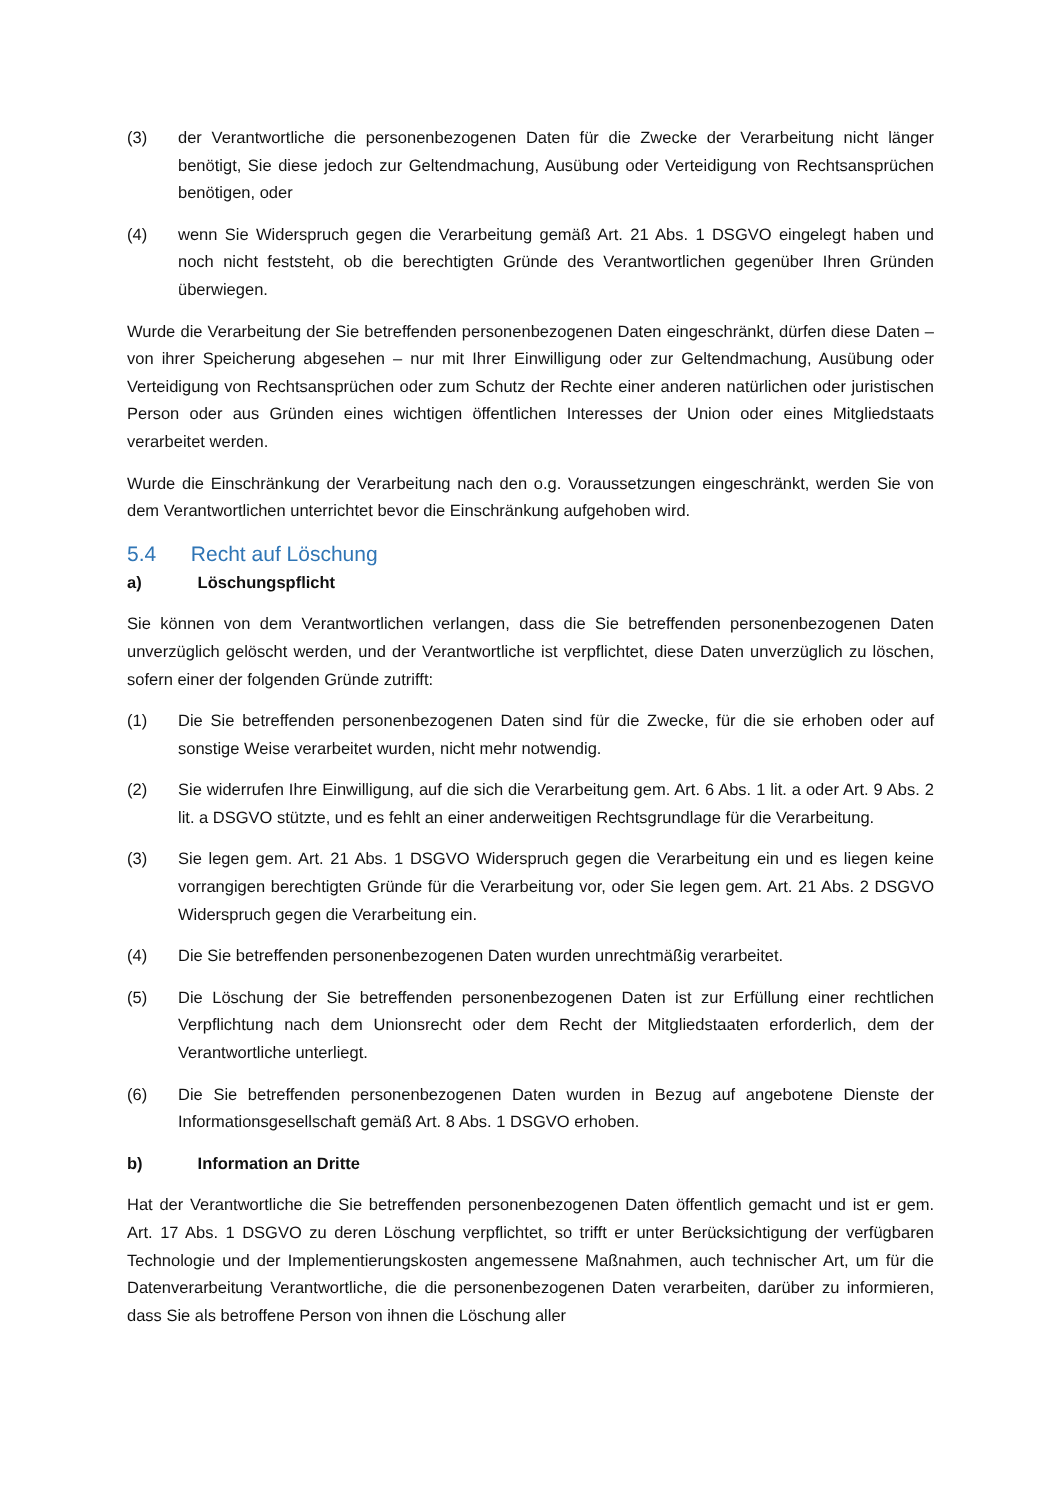(3) der Verantwortliche die personenbezogenen Daten für die Zwecke der Verarbeitung nicht länger benötigt, Sie diese jedoch zur Geltendmachung, Ausübung oder Verteidigung von Rechtsansprüchen benötigen, oder
(4) wenn Sie Widerspruch gegen die Verarbeitung gemäß Art. 21 Abs. 1 DSGVO eingelegt haben und noch nicht feststeht, ob die berechtigten Gründe des Verantwortlichen gegenüber Ihren Gründen überwiegen.
Wurde die Verarbeitung der Sie betreffenden personenbezogenen Daten eingeschränkt, dürfen diese Daten – von ihrer Speicherung abgesehen – nur mit Ihrer Einwilligung oder zur Geltendmachung, Ausübung oder Verteidigung von Rechtsansprüchen oder zum Schutz der Rechte einer anderen natürlichen oder juristischen Person oder aus Gründen eines wichtigen öffentlichen Interesses der Union oder eines Mitgliedstaats verarbeitet werden.
Wurde die Einschränkung der Verarbeitung nach den o.g. Voraussetzungen eingeschränkt, werden Sie von dem Verantwortlichen unterrichtet bevor die Einschränkung aufgehoben wird.
5.4 Recht auf Löschung
a) Löschungspflicht
Sie können von dem Verantwortlichen verlangen, dass die Sie betreffenden personenbezogenen Daten unverzüglich gelöscht werden, und der Verantwortliche ist verpflichtet, diese Daten unverzüglich zu löschen, sofern einer der folgenden Gründe zutrifft:
(1) Die Sie betreffenden personenbezogenen Daten sind für die Zwecke, für die sie erhoben oder auf sonstige Weise verarbeitet wurden, nicht mehr notwendig.
(2) Sie widerrufen Ihre Einwilligung, auf die sich die Verarbeitung gem. Art. 6 Abs. 1 lit. a oder Art. 9 Abs. 2 lit. a DSGVO stützte, und es fehlt an einer anderweitigen Rechtsgrundlage für die Verarbeitung.
(3) Sie legen gem. Art. 21 Abs. 1 DSGVO Widerspruch gegen die Verarbeitung ein und es liegen keine vorrangigen berechtigten Gründe für die Verarbeitung vor, oder Sie legen gem. Art. 21 Abs. 2 DSGVO Widerspruch gegen die Verarbeitung ein.
(4) Die Sie betreffenden personenbezogenen Daten wurden unrechtmäßig verarbeitet.
(5) Die Löschung der Sie betreffenden personenbezogenen Daten ist zur Erfüllung einer rechtlichen Verpflichtung nach dem Unionsrecht oder dem Recht der Mitgliedstaaten erforderlich, dem der Verantwortliche unterliegt.
(6) Die Sie betreffenden personenbezogenen Daten wurden in Bezug auf angebotene Dienste der Informationsgesellschaft gemäß Art. 8 Abs. 1 DSGVO erhoben.
b) Information an Dritte
Hat der Verantwortliche die Sie betreffenden personenbezogenen Daten öffentlich gemacht und ist er gem. Art. 17 Abs. 1 DSGVO zu deren Löschung verpflichtet, so trifft er unter Berücksichtigung der verfügbaren Technologie und der Implementierungskosten angemessene Maßnahmen, auch technischer Art, um für die Datenverarbeitung Verantwortliche, die die personenbezogenen Daten verarbeiten, darüber zu informieren, dass Sie als betroffene Person von ihnen die Löschung aller